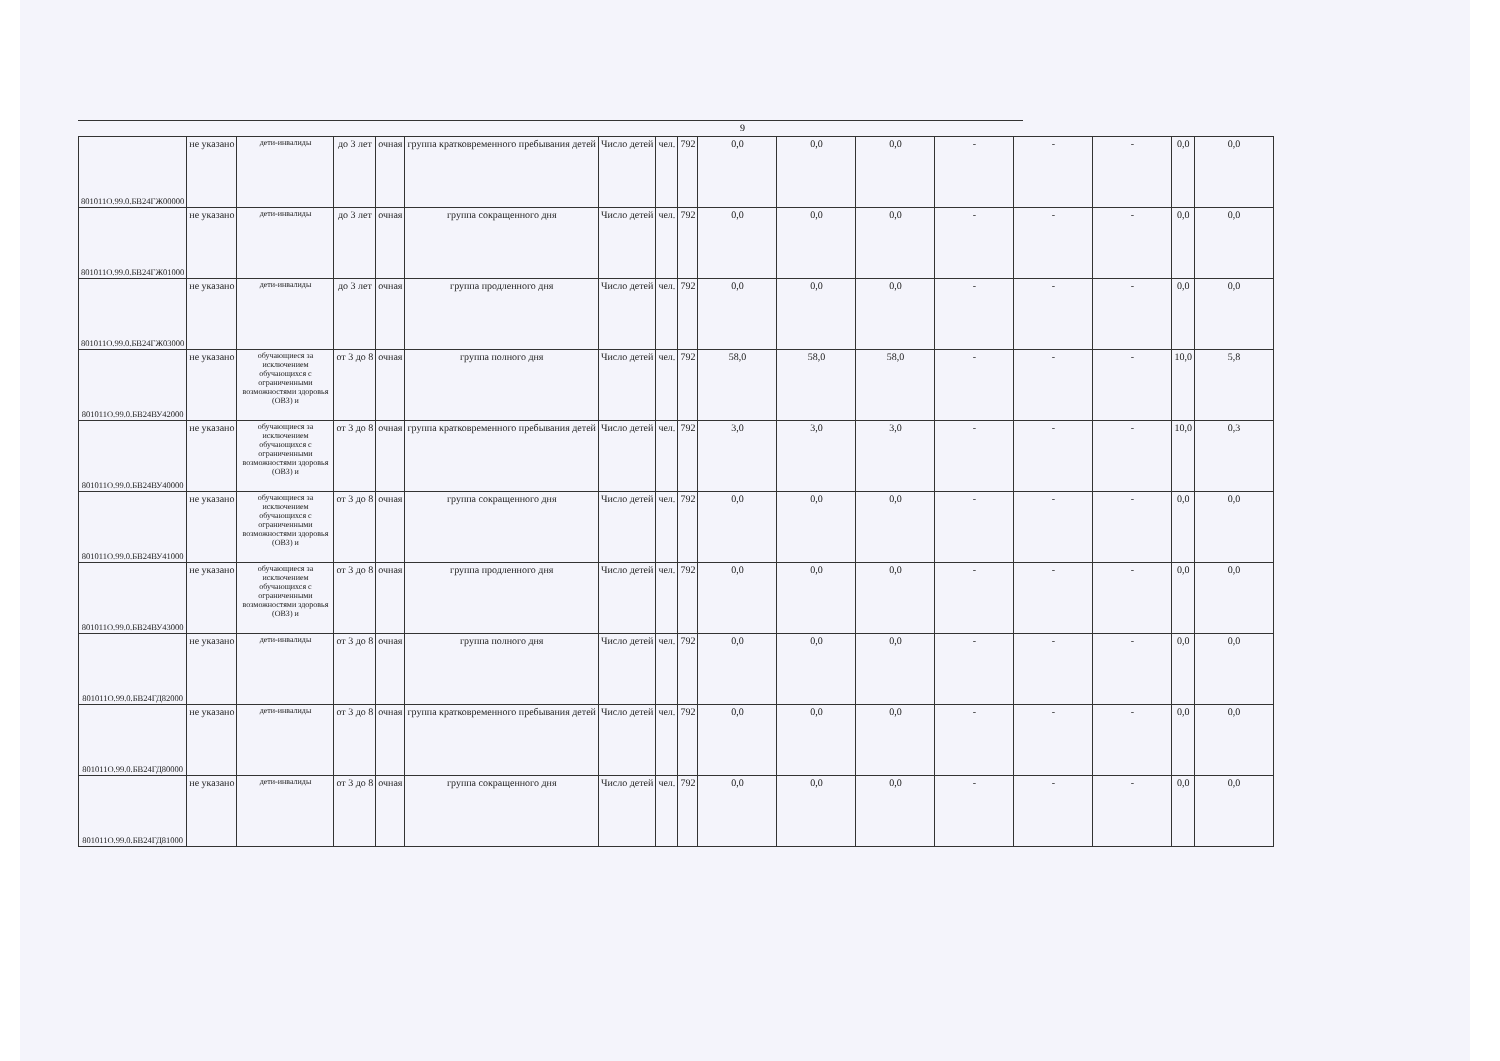9
| 801011О.99.0.БВ24ГЖ00000 | не указано | дети-инвалиды | до 3 лет | очная | группа кратковременного пребывания детей | Число детей | чел. | 792 | 0,0 | 0,0 | 0,0 | - | - | - | 0,0 | 0,0 |
| 801011О.99.0.БВ24ГЖ01000 | не указано | дети-инвалиды | до 3 лет | очная | группа сокращенного дня | Число детей | чел. | 792 | 0,0 | 0,0 | 0,0 | - | - | - | 0,0 | 0,0 |
| 801011О.99.0.БВ24ГЖ03000 | не указано | дети-инвалиды | до 3 лет | очная | группа продленного дня | Число детей | чел. | 792 | 0,0 | 0,0 | 0,0 | - | - | - | 0,0 | 0,0 |
| 801011О.99.0.БВ24ВУ42000 | не указано | обучающиеся за исключением обучающихся с ограниченными возможностями здоровья (ОВЗ) и | от 3 до 8 | очная | группа полного дня | Число детей | чел. | 792 | 58,0 | 58,0 | 58,0 | - | - | - | 10,0 | 5,8 |
| 801011О.99.0.БВ24ВУ40000 | не указано | обучающиеся за исключением обучающихся с ограниченными возможностями здоровья (ОВЗ) и | от 3 до 8 | очная | группа кратковременного пребывания детей | Число детей | чел. | 792 | 3,0 | 3,0 | 3,0 | - | - | - | 10,0 | 0,3 |
| 801011О.99.0.БВ24ВУ41000 | не указано | обучающиеся за исключением обучающихся с ограниченными возможностями здоровья (ОВЗ) и | от 3 до 8 | очная | группа сокращенного дня | Число детей | чел. | 792 | 0,0 | 0,0 | 0,0 | - | - | - | 0,0 | 0,0 |
| 801011О.99.0.БВ24ВУ43000 | не указано | обучающиеся за исключением обучающихся с ограниченными возможностями здоровья (ОВЗ) и | от 3 до 8 | очная | группа продленного дня | Число детей | чел. | 792 | 0,0 | 0,0 | 0,0 | - | - | - | 0,0 | 0,0 |
| 801011О.99.0.БВ24ГД82000 | не указано | дети-инвалиды | от 3 до 8 | очная | группа полного дня | Число детей | чел. | 792 | 0,0 | 0,0 | 0,0 | - | - | - | 0,0 | 0,0 |
| 801011О.99.0.БВ24ГД80000 | не указано | дети-инвалиды | от 3 до 8 | очная | группа кратковременного пребывания детей | Число детей | чел. | 792 | 0,0 | 0,0 | 0,0 | - | - | - | 0,0 | 0,0 |
| 801011О.99.0.БВ24ГД81000 | не указано | дети-инвалиды | от 3 до 8 | очная | группа сокращенного дня | Число детей | чел. | 792 | 0,0 | 0,0 | 0,0 | - | - | - | 0,0 | 0,0 |